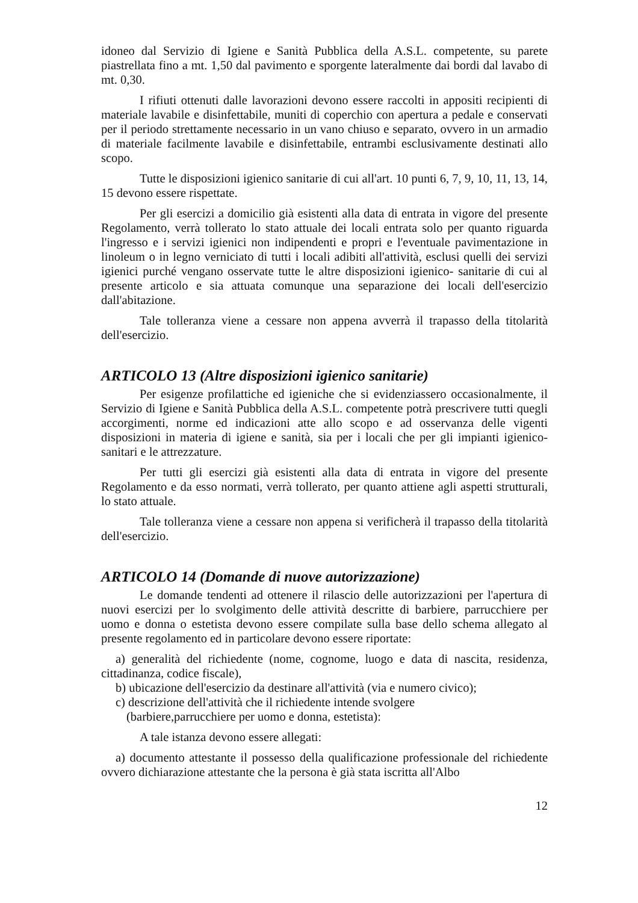idoneo dal Servizio di Igiene e Sanità Pubblica della A.S.L. competente, su parete piastrellata fino a mt. 1,50 dal pavimento e sporgente lateralmente dai bordi dal lavabo di mt. 0,30.
I rifiuti ottenuti dalle lavorazioni devono essere raccolti in appositi recipienti di materiale lavabile e disinfettabile, muniti di coperchio con apertura a pedale e conservati per il periodo strettamente necessario in un vano chiuso e separato, ovvero in un armadio di materiale facilmente lavabile e disinfettabile, entrambi esclusivamente destinati allo scopo.
Tutte le disposizioni igienico sanitarie di cui all'art. 10 punti 6, 7, 9, 10, 11, 13, 14, 15 devono essere rispettate.
Per gli esercizi a domicilio già esistenti alla data di entrata in vigore del presente Regolamento, verrà tollerato lo stato attuale dei locali entrata solo per quanto riguarda l'ingresso e i servizi igienici non indipendenti e propri e l'eventuale pavimentazione in linoleum o in legno verniciato di tutti i locali adibiti all'attività, esclusi quelli dei servizi igienici purché vengano osservate tutte le altre disposizioni igienico- sanitarie di cui al presente articolo e sia attuata comunque una separazione dei locali dell'esercizio dall'abitazione.
Tale tolleranza viene a cessare non appena avverrà il trapasso della titolarità dell'esercizio.
ARTICOLO 13 (Altre disposizioni igienico sanitarie)
Per esigenze profilattiche ed igieniche che si evidenziassero occasionalmente, il Servizio di Igiene e Sanità Pubblica della A.S.L. competente potrà prescrivere tutti quegli accorgimenti, norme ed indicazioni atte allo scopo e ad osservanza delle vigenti disposizioni in materia di igiene e sanità, sia per i locali che per gli impianti igienico-sanitari e le attrezzature.
Per tutti gli esercizi già esistenti alla data di entrata in vigore del presente Regolamento e da esso normati, verrà tollerato, per quanto attiene agli aspetti strutturali, lo stato attuale.
Tale tolleranza viene a cessare non appena si verificherà il trapasso della titolarità dell'esercizio.
ARTICOLO 14 (Domande di nuove autorizzazione)
Le domande tendenti ad ottenere il rilascio delle autorizzazioni per l'apertura di nuovi esercizi per lo svolgimento delle attività descritte di barbiere, parrucchiere per uomo e donna o estetista devono essere compilate sulla base dello schema allegato al presente regolamento ed in particolare devono essere riportate:
a) generalità del richiedente (nome, cognome, luogo e data di nascita, residenza, cittadinanza, codice fiscale),
b) ubicazione dell'esercizio da destinare all'attività (via e numero civico);
c) descrizione dell'attività che il richiedente intende svolgere
(barbiere,parrucchiere per uomo e donna, estetista):
A tale istanza devono essere allegati:
a) documento attestante il possesso della qualificazione professionale del richiedente ovvero dichiarazione attestante che la persona è già stata iscritta all'Albo
12